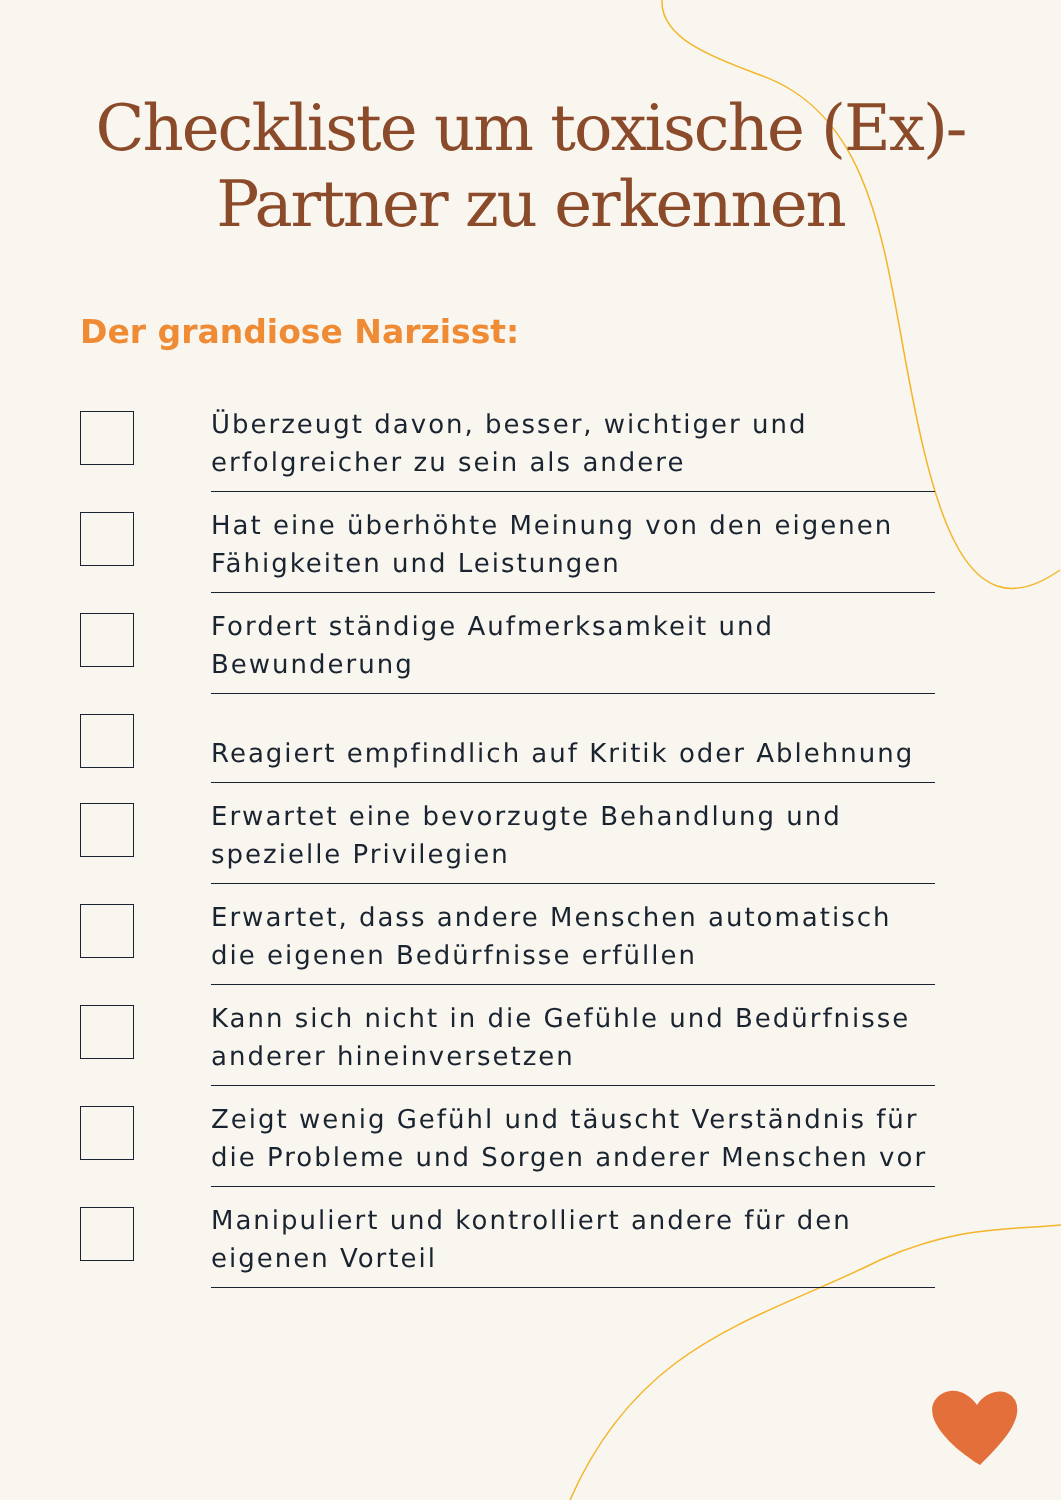Checkliste um toxische (Ex)-
Partner zu erkennen
Der grandiose Narzisst:
Überzeugt davon, besser, wichtiger und erfolgreicher zu sein als andere
Hat eine überhöhte Meinung von den eigenen Fähigkeiten und Leistungen
Fordert ständige Aufmerksamkeit und Bewunderung
Reagiert empfindlich auf Kritik oder Ablehnung
Erwartet eine bevorzugte Behandlung und spezielle Privilegien
Erwartet, dass andere Menschen automatisch die eigenen Bedürfnisse erfüllen
Kann sich nicht in die Gefühle und Bedürfnisse anderer hineinversetzen
Zeigt wenig Gefühl und täuscht Verständnis für die Probleme und Sorgen anderer Menschen vor
Manipuliert und kontrolliert andere für den eigenen Vorteil